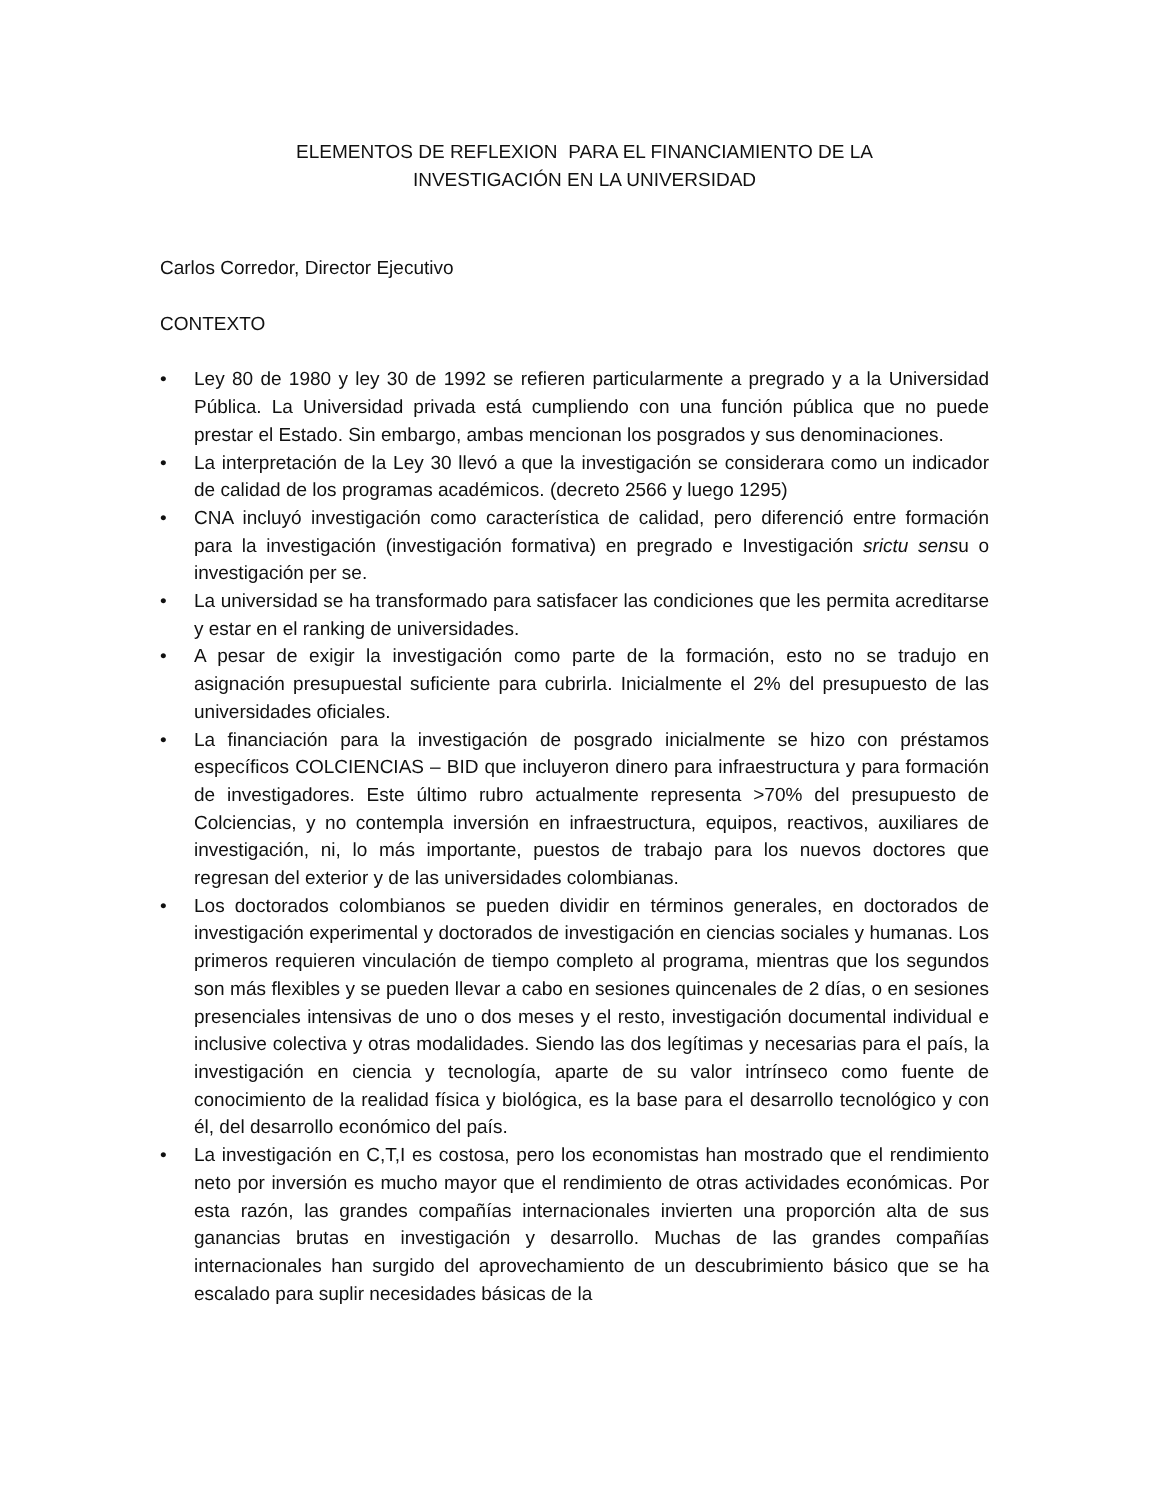ELEMENTOS DE REFLEXION PARA EL FINANCIAMIENTO DE LA
INVESTIGACIÓN EN LA UNIVERSIDAD
Carlos Corredor, Director Ejecutivo
CONTEXTO
• Ley 80 de 1980 y ley 30 de 1992 se refieren particularmente a pregrado y a la Universidad Pública. La Universidad privada está cumpliendo con una función pública que no puede prestar el Estado. Sin embargo, ambas mencionan los posgrados y sus denominaciones.
• La interpretación de la Ley 30 llevó a que la investigación se considerara como un indicador de calidad de los programas académicos. (decreto 2566 y luego 1295)
• CNA incluyó investigación como característica de calidad, pero diferenció entre formación para la investigación (investigación formativa) en pregrado e Investigación srictu sensu o investigación per se.
• La universidad se ha transformado para satisfacer las condiciones que les permita acreditarse y estar en el ranking de universidades.
• A pesar de exigir la investigación como parte de la formación, esto no se tradujo en asignación presupuestal suficiente para cubrirla. Inicialmente el 2% del presupuesto de las universidades oficiales.
• La financiación para la investigación de posgrado inicialmente se hizo con préstamos específicos COLCIENCIAS – BID que incluyeron dinero para infraestructura y para formación de investigadores. Este último rubro actualmente representa >70% del presupuesto de Colciencias, y no contempla inversión en infraestructura, equipos, reactivos, auxiliares de investigación, ni, lo más importante, puestos de trabajo para los nuevos doctores que regresan del exterior y de las universidades colombianas.
• Los doctorados colombianos se pueden dividir en términos generales, en doctorados de investigación experimental y doctorados de investigación en ciencias sociales y humanas. Los primeros requieren vinculación de tiempo completo al programa, mientras que los segundos son más flexibles y se pueden llevar a cabo en sesiones quincenales de 2 días, o en sesiones presenciales intensivas de uno o dos meses y el resto, investigación documental individual e inclusive colectiva y otras modalidades. Siendo las dos legítimas y necesarias para el país, la investigación en ciencia y tecnología, aparte de su valor intrínseco como fuente de conocimiento de la realidad física y biológica, es la base para el desarrollo tecnológico y con él, del desarrollo económico del país.
• La investigación en C,T,I es costosa, pero los economistas han mostrado que el rendimiento neto por inversión es mucho mayor que el rendimiento de otras actividades económicas. Por esta razón, las grandes compañías internacionales invierten una proporción alta de sus ganancias brutas en investigación y desarrollo. Muchas de las grandes compañías internacionales han surgido del aprovechamiento de un descubrimiento básico que se ha escalado para suplir necesidades básicas de la